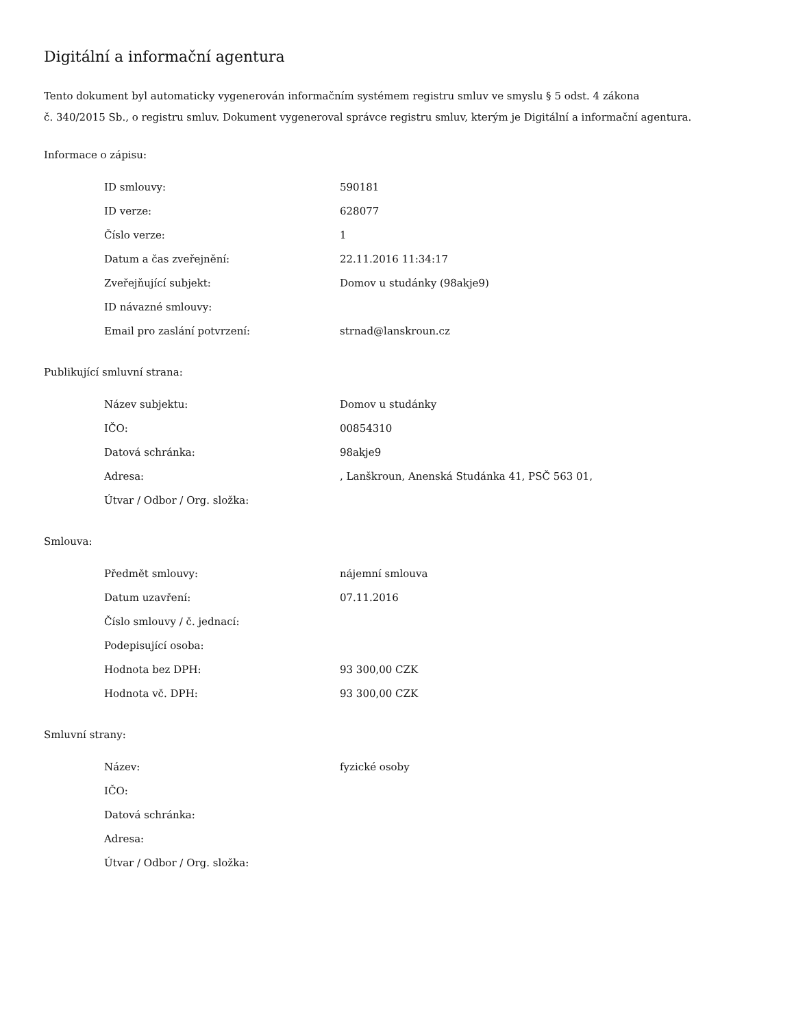Digitální a informační agentura
Tento dokument byl automaticky vygenerován informačním systémem registru smluv ve smyslu § 5 odst. 4 zákona
č. 340/2015 Sb., o registru smluv. Dokument vygeneroval správce registru smluv, kterým je Digitální a informační agentura.
Informace o zápisu:
| ID smlouvy: | 590181 |
| ID verze: | 628077 |
| Číslo verze: | 1 |
| Datum a čas zveřejnění: | 22.11.2016 11:34:17 |
| Zveřejňující subjekt: | Domov u studánky (98akje9) |
| ID návazné smlouvy: | |
| Email pro zaslání potvrzení: | strnad@lanskroun.cz |
Publikující smluvní strana:
| Název subjektu: | Domov u studánky |
| IČO: | 00854310 |
| Datová schránka: | 98akje9 |
| Adresa: | , Lanškroun, Anenská Studánka 41, PSČ 563 01, |
| Útvar / Odbor / Org. složka: | |
Smlouva:
| Předmět smlouvy: | nájemní smlouva |
| Datum uzavření: | 07.11.2016 |
| Číslo smlouvy / č. jednací: | |
| Podepisující osoba: | |
| Hodnota bez DPH: | 93 300,00 CZK |
| Hodnota vč. DPH: | 93 300,00 CZK |
Smluvní strany:
| Název: | fyzické osoby |
| IČO: | |
| Datová schránka: | |
| Adresa: | |
| Útvar / Odbor / Org. složka: | |